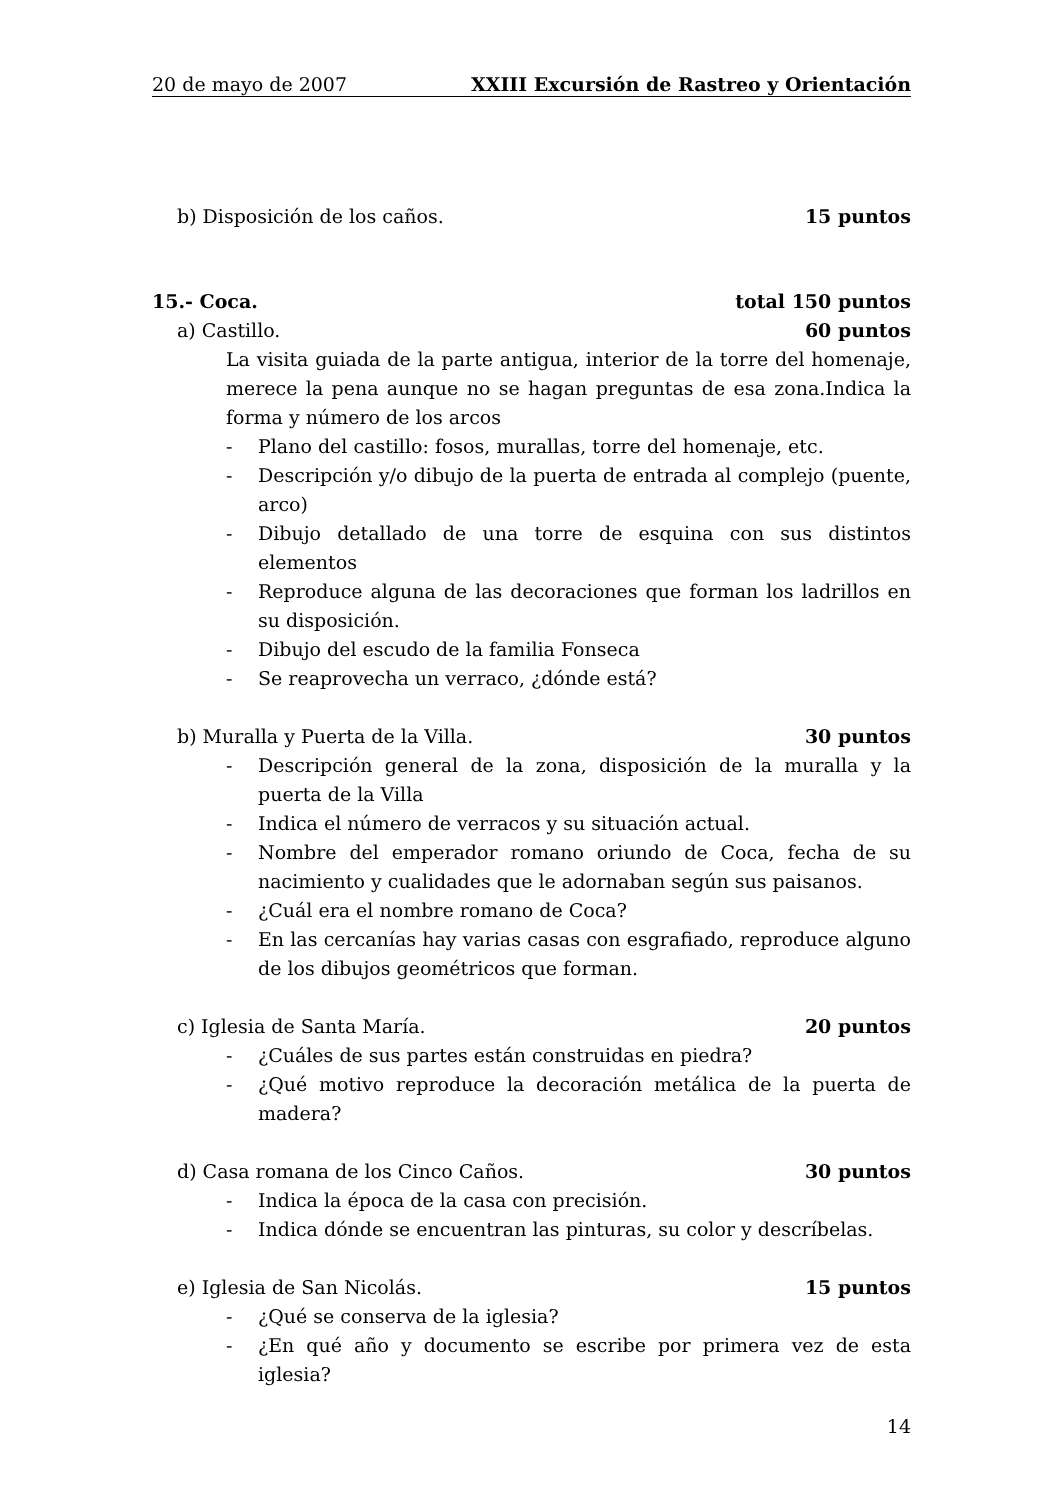20 de mayo de 2007 XXIII Excursión de Rastreo y Orientación
b) Disposición de los caños. 15 puntos
15.- Coca. total 150 puntos
a) Castillo. 60 puntos
La visita guiada de la parte antigua, interior de la torre del homenaje, merece la pena aunque no se hagan preguntas de esa zona.Indica la forma y número de los arcos
- Plano del castillo: fosos, murallas, torre del homenaje, etc.
- Descripción y/o dibujo de la puerta de entrada al complejo (puente, arco)
- Dibujo detallado de una torre de esquina con sus distintos elementos
- Reproduce alguna de las decoraciones que forman los ladrillos en su disposición.
- Dibujo del escudo de la familia Fonseca
- Se reaprovecha un verraco, ¿dónde está?
b) Muralla y Puerta de la Villa. 30 puntos
- Descripción general de la zona, disposición de la muralla y la puerta de la Villa
- Indica el número de verracos y su situación actual.
- Nombre del emperador romano oriundo de Coca, fecha de su nacimiento y cualidades que le adornaban según sus paisanos.
- ¿Cuál era el nombre romano de Coca?
- En las cercanías hay varias casas con esgrafiado, reproduce alguno de los dibujos geométricos que forman.
c) Iglesia de Santa María. 20 puntos
- ¿Cuáles de sus partes están construidas en piedra?
- ¿Qué motivo reproduce la decoración metálica de la puerta de madera?
d) Casa romana de los Cinco Caños. 30 puntos
- Indica la época de la casa con precisión.
- Indica dónde se encuentran las pinturas, su color y descríbelas.
e) Iglesia de San Nicolás. 15 puntos
- ¿Qué se conserva de la iglesia?
- ¿En qué año y documento se escribe por primera vez de esta iglesia?
14